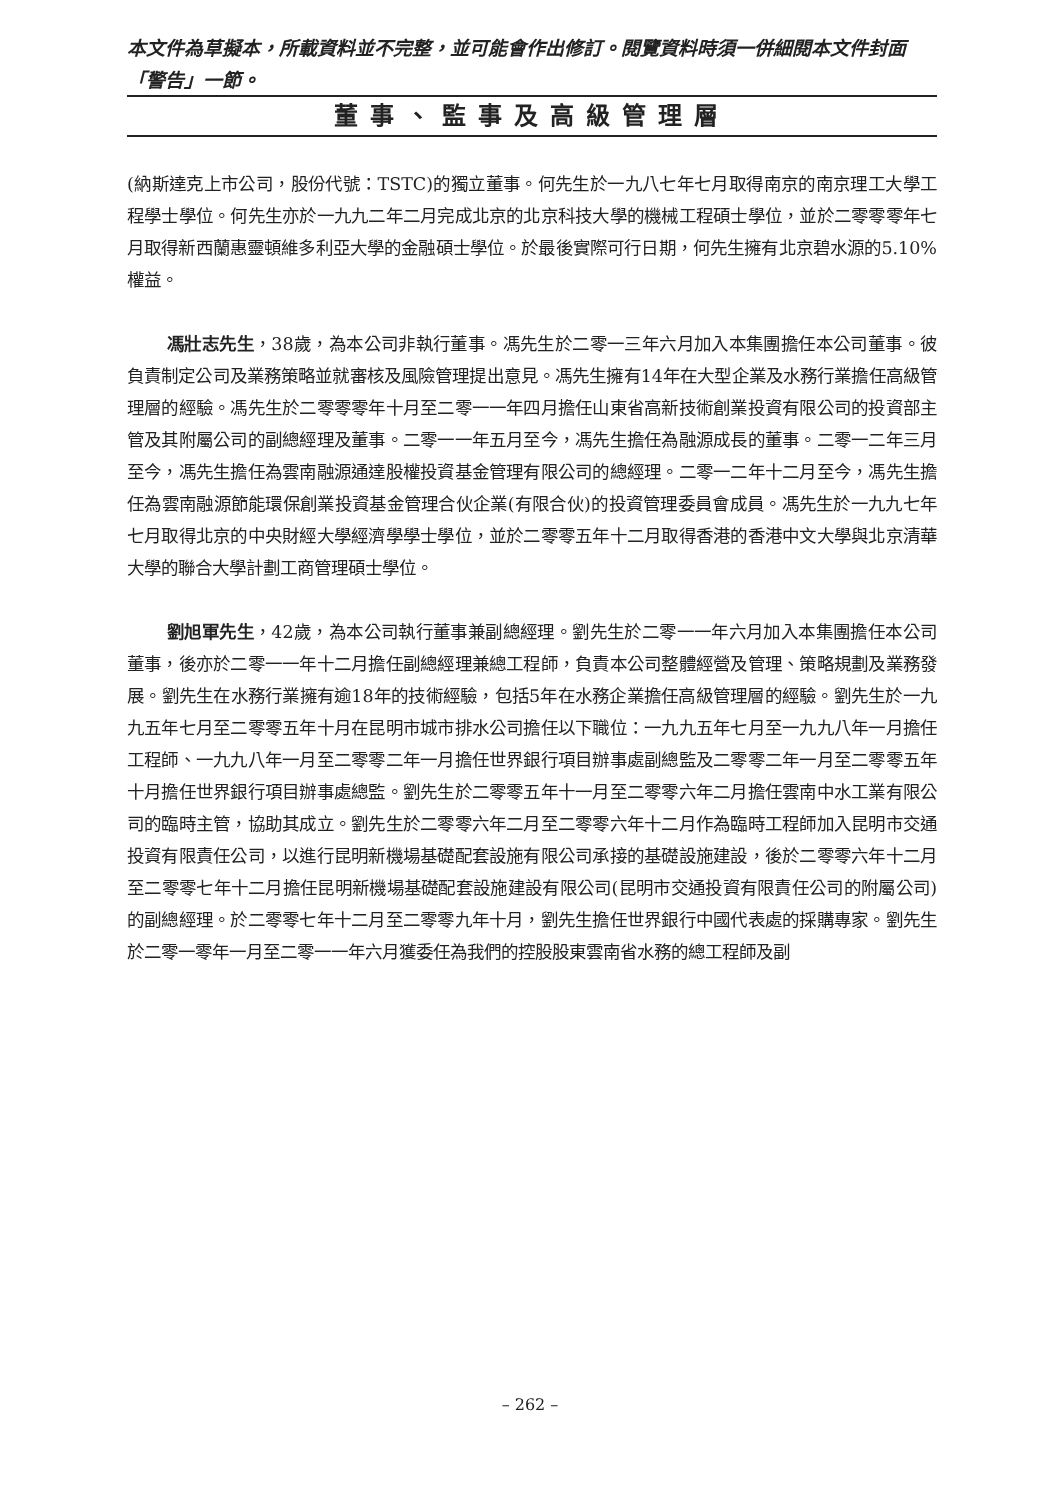本文件為草擬本，所載資料並不完整，並可能會作出修訂。閱覽資料時須一併細閱本文件封面「警告」一節。
董事、監事及高級管理層
(納斯達克上市公司，股份代號：TSTC)的獨立董事。何先生於一九八七年七月取得南京的南京理工大學工程學士學位。何先生亦於一九九二年二月完成北京的北京科技大學的機械工程碩士學位，並於二零零零年七月取得新西蘭惠靈頓維多利亞大學的金融碩士學位。於最後實際可行日期，何先生擁有北京碧水源的5.10%權益。
馮壯志先生，38歲，為本公司非執行董事。馮先生於二零一三年六月加入本集團擔任本公司董事。彼負責制定公司及業務策略並就審核及風險管理提出意見。馮先生擁有14年在大型企業及水務行業擔任高級管理層的經驗。馮先生於二零零零年十月至二零一一年四月擔任山東省高新技術創業投資有限公司的投資部主管及其附屬公司的副總經理及董事。二零一一年五月至今，馮先生擔任為融源成長的董事。二零一二年三月至今，馮先生擔任為雲南融源通達股權投資基金管理有限公司的總經理。二零一二年十二月至今，馮先生擔任為雲南融源節能環保創業投資基金管理合伙企業(有限合伙)的投資管理委員會成員。馮先生於一九九七年七月取得北京的中央財經大學經濟學學士學位，並於二零零五年十二月取得香港的香港中文大學與北京清華大學的聯合大學計劃工商管理碩士學位。
劉旭軍先生，42歲，為本公司執行董事兼副總經理。劉先生於二零一一年六月加入本集團擔任本公司董事，後亦於二零一一年十二月擔任副總經理兼總工程師，負責本公司整體經營及管理、策略規劃及業務發展。劉先生在水務行業擁有逾18年的技術經驗，包括5年在水務企業擔任高級管理層的經驗。劉先生於一九九五年七月至二零零五年十月在昆明市城市排水公司擔任以下職位：一九九五年七月至一九九八年一月擔任工程師、一九九八年一月至二零零二年一月擔任世界銀行項目辦事處副總監及二零零二年一月至二零零五年十月擔任世界銀行項目辦事處總監。劉先生於二零零五年十一月至二零零六年二月擔任雲南中水工業有限公司的臨時主管，協助其成立。劉先生於二零零六年二月至二零零六年十二月作為臨時工程師加入昆明市交通投資有限責任公司，以進行昆明新機場基礎配套設施有限公司承接的基礎設施建設，後於二零零六年十二月至二零零七年十二月擔任昆明新機場基礎配套設施建設有限公司(昆明市交通投資有限責任公司的附屬公司)的副總經理。於二零零七年十二月至二零零九年十月，劉先生擔任世界銀行中國代表處的採購專家。劉先生於二零一零年一月至二零一一年六月獲委任為我們的控股股東雲南省水務的總工程師及副
– 262 –